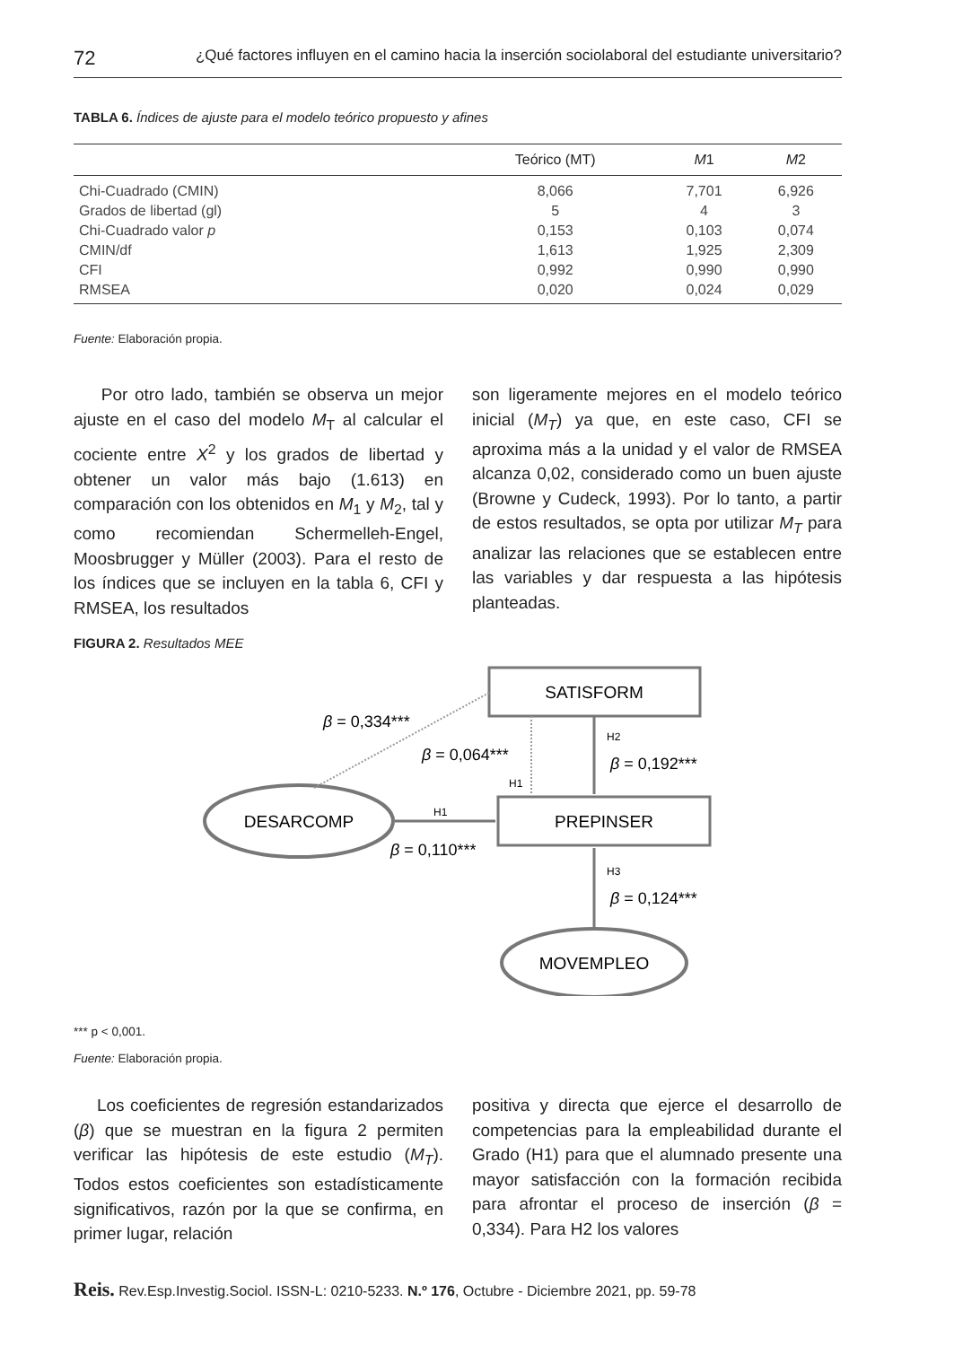72 ¿Qué factores influyen en el camino hacia la inserción sociolaboral del estudiante universitario?
TABLA 6. Índices de ajuste para el modelo teórico propuesto y afines
| | Teórico (MT) | M 1 | M 2 |
| --- | --- | --- | --- |
| Chi-Cuadrado (CMIN) | 8,066 | 7,701 | 6,926 |
| Grados de libertad (gl) | 5 | 4 | 3 |
| Chi-Cuadrado valor p | 0,153 | 0,103 | 0,074 |
| CMIN/df | 1,613 | 1,925 | 2,309 |
| CFI | 0,992 | 0,990 | 0,990 |
| RMSEA | 0,020 | 0,024 | 0,029 |
Fuente: Elaboración propia.
Por otro lado, también se observa un mejor ajuste en el caso del modelo M<sub>T</sub> al calcular el cociente entre X<sup>2</sup> y los grados de libertad y obtener un valor más bajo (1.613) en comparación con los obtenidos en M<sub>1</sub> y M<sub>2</sub>, tal y como recomiendan Schermelleh-Engel, Moosbrugger y Müller (2003). Para el resto de los índices que se incluyen en la tabla 6, CFI y RMSEA, los resultados
son ligeramente mejores en el modelo teórico inicial (M<sub>T</sub>) ya que, en este caso, CFI se aproxima más a la unidad y el valor de RMSEA alcanza 0,02, considerado como un buen ajuste (Browne y Cudeck, 1993). Por lo tanto, a partir de estos resultados, se opta por utilizar M<sub>T</sub> para analizar las relaciones que se establecen entre las variables y dar respuesta a las hipótesis planteadas.
FIGURA 2. Resultados MEE
SATISFORM
PREPINSER
DESARCOMP
MOVEMPLEO
β = 0,334***
β = 0,064***
β = 0,192***
H2
H1
H1
β = 0,110***
H3
β = 0,124***
*** p < 0,001.
Fuente: Elaboración propia.
Los coeficientes de regresión estandarizados (β) que se muestran en la figura 2 permiten verificar las hipótesis de este estudio (M<sub>T</sub>). Todos estos coeficientes son estadísticamente significativos, razón por la que se confirma, en primer lugar, relación
positiva y directa que ejerce el desarrollo de competencias para la empleabilidad durante el Grado (H1) para que el alumnado presente una mayor satisfacción con la formación recibida para afrontar el proceso de inserción (β = 0,334). Para H2 los valores
Reis. Rev.Esp.Investig.Sociol. ISSN-L: 0210-5233. N.º 176, Octubre - Diciembre 2021, pp. 59-78